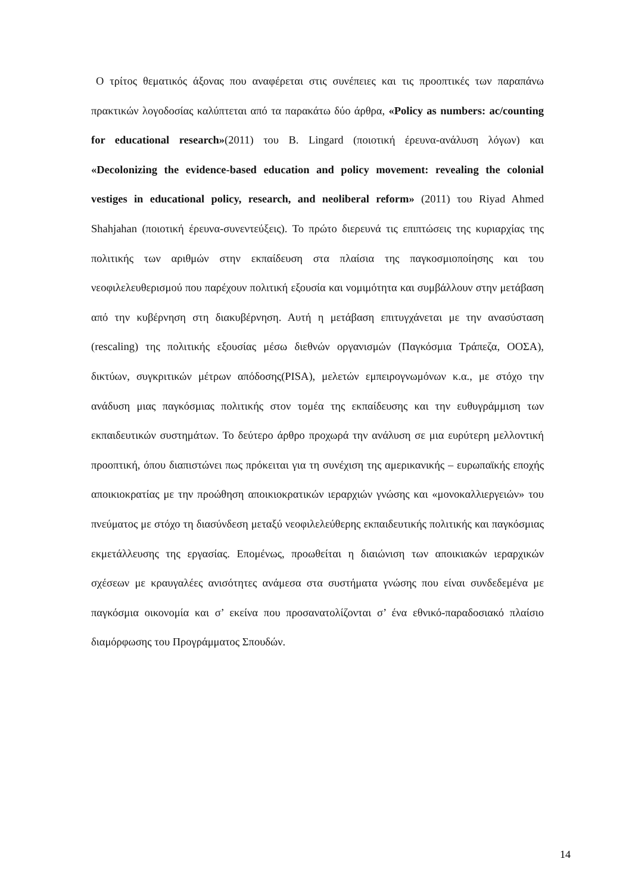Ο τρίτος θεματικός άξονας που αναφέρεται στις συνέπειες και τις προοπτικές των παραπάνω πρακτικών λογοδοσίας καλύπτεται από τα παρακάτω δύο άρθρα, «Policy as numbers: ac/counting for educational research»(2011) του B. Lingard (ποιοτική έρευνα-ανάλυση λόγων) και «Decolonizing the evidence-based education and policy movement: revealing the colonial vestiges in educational policy, research, and neoliberal reform» (2011) του Riyad Ahmed Shahjahan (ποιοτική έρευνα-συνεντεύξεις). Το πρώτο διερευνά τις επιπτώσεις της κυριαρχίας της πολιτικής των αριθμών στην εκπαίδευση στα πλαίσια της παγκοσμιοποίησης και του νεοφιλελευθερισμού που παρέχουν πολιτική εξουσία και νομιμότητα και συμβάλλουν στην μετάβαση από την κυβέρνηση στη διακυβέρνηση. Αυτή η μετάβαση επιτυγχάνεται με την ανασύσταση (rescaling) της πολιτικής εξουσίας μέσω διεθνών οργανισμών (Παγκόσμια Τράπεζα, ΟΟΣΑ), δικτύων, συγκριτικών μέτρων απόδοσης(PISA), μελετών εμπειρογνωμόνων κ.α., με στόχο την ανάδυση μιας παγκόσμιας πολιτικής στον τομέα της εκπαίδευσης και την ευθυγράμμιση των εκπαιδευτικών συστημάτων. Το δεύτερο άρθρο προχωρά την ανάλυση σε μια ευρύτερη μελλοντική προοπτική, όπου διαπιστώνει πως πρόκειται για τη συνέχιση της αμερικανικής – ευρωπαϊκής εποχής αποικιοκρατίας με την προώθηση αποικιοκρατικών ιεραρχιών γνώσης και «μονοκαλλιεργειών» του πνεύματος με στόχο τη διασύνδεση μεταξύ νεοφιλελεύθερης εκπαιδευτικής πολιτικής και παγκόσμιας εκμετάλλευσης της εργασίας. Επομένως, προωθείται η διαιώνιση των αποικιακών ιεραρχικών σχέσεων με κραυγαλέες ανισότητες ανάμεσα στα συστήματα γνώσης που είναι συνδεδεμένα με παγκόσμια οικονομία και σ’ εκείνα που προσανατολίζονται σ’ ένα εθνικό-παραδοσιακό πλαίσιο διαμόρφωσης του Προγράμματος Σπουδών.
14